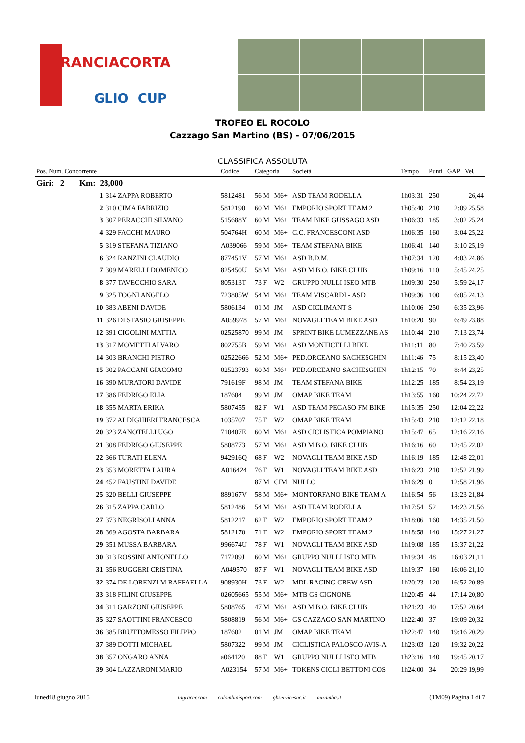RANCIACORTA
GLIO CUP
TROFEO EL ROCOLO
Cazzago San Martino (BS) - 07/06/2015
CLASSIFICA ASSOLUTA
| Pos. Num. Concorrente | | Codice | Categoria | | Società | Tempo | Punti | GAP Vel. |
| --- | --- | --- | --- | --- | --- | --- | --- | --- |
| Giri: 2 Km: 28,000 | | | | | | | | |
| 1 | 314 ZAPPA ROBERTO | 5812481 | 56 M | M6+ | ASD TEAM RODELLA | 1h03:31 | 250 | 26,44 |
| 2 | 310 CIMA FABRIZIO | 5812190 | 60 M | M6+ | EMPORIO SPORT TEAM 2 | 1h05:40 | 210 | 2:09 25,58 |
| 3 | 307 PERACCHI SILVANO | 515688Y | 60 M | M6+ | TEAM BIKE GUSSAGO ASD | 1h06:33 | 185 | 3:02 25,24 |
| 4 | 329 FACCHI MAURO | 504764H | 60 M | M6+ | C.C. FRANCESCONI ASD | 1h06:35 | 160 | 3:04 25,22 |
| 5 | 319 STEFANA TIZIANO | A039066 | 59 M | M6+ | TEAM STEFANA BIKE | 1h06:41 | 140 | 3:10 25,19 |
| 6 | 324 RANZINI CLAUDIO | 877451V | 57 M | M6+ | ASD B.D.M. | 1h07:34 | 120 | 4:03 24,86 |
| 7 | 309 MARELLI DOMENICO | 825450U | 58 M | M6+ | ASD M.B.O. BIKE CLUB | 1h09:16 | 110 | 5:45 24,25 |
| 8 | 377 TAVECCHIO SARA | 805313T | 73 F | W2 | GRUPPO NULLI ISEO MTB | 1h09:30 | 250 | 5:59 24,17 |
| 9 | 325 TOGNI ANGELO | 723805W | 54 M | M6+ | TEAM VISCARDI - ASD | 1h09:36 | 100 | 6:05 24,13 |
| 10 | 383 ABENI DAVIDE | 5806134 | 01 M | JM | ASD CICLIMANT S | 1h10:06 | 250 | 6:35 23,96 |
| 11 | 326 DI STASIO GIUSEPPE | A059978 | 57 M | M6+ | NOVAGLI TEAM BIKE ASD | 1h10:20 | 90 | 6:49 23,88 |
| 12 | 391 CIGOLINI MATTIA | 02525870 | 99 M | JM | SPRINT BIKE LUMEZZANE AS | 1h10:44 | 210 | 7:13 23,74 |
| 13 | 317 MOMETTI ALVARO | 802755B | 59 M | M6+ | ASD MONTICELLI BIKE | 1h11:11 | 80 | 7:40 23,59 |
| 14 | 303 BRANCHI PIETRO | 02522666 | 52 M | M6+ | PED.ORCEANO SACHESGHIN | 1h11:46 | 75 | 8:15 23,40 |
| 15 | 302 PACCANI GIACOMO | 02523793 | 60 M | M6+ | PED.ORCEANO SACHESGHIN | 1h12:15 | 70 | 8:44 23,25 |
| 16 | 390 MURATORI DAVIDE | 791619F | 98 M | JM | TEAM STEFANA BIKE | 1h12:25 | 185 | 8:54 23,19 |
| 17 | 386 FEDRIGO ELIA | 187604 | 99 M | JM | OMAP BIKE TEAM | 1h13:55 | 160 | 10:24 22,72 |
| 18 | 355 MARTA ERIKA | 5807455 | 82 F | W1 | ASD TEAM PEGASO FM BIKE | 1h15:35 | 250 | 12:04 22,22 |
| 19 | 372 ALDIGHIERI FRANCESCA | 1035707 | 75 F | W2 | OMAP BIKE TEAM | 1h15:43 | 210 | 12:12 22,18 |
| 20 | 323 ZANOTELLI UGO | 710407E | 60 M | M6+ | ASD CICLISTICA POMPIANO | 1h15:47 | 65 | 12:16 22,16 |
| 21 | 308 FEDRIGO GIUSEPPE | 5808773 | 57 M | M6+ | ASD M.B.O. BIKE CLUB | 1h16:16 | 60 | 12:45 22,02 |
| 22 | 366 TURATI ELENA | 942916Q | 68 F | W2 | NOVAGLI TEAM BIKE ASD | 1h16:19 | 185 | 12:48 22,01 |
| 23 | 353 MORETTA LAURA | A016424 | 76 F | W1 | NOVAGLI TEAM BIKE ASD | 1h16:23 | 210 | 12:52 21,99 |
| 24 | 452 FAUSTINI DAVIDE | | 87 M | CIM | NULLO | 1h16:29 | 0 | 12:58 21,96 |
| 25 | 320 BELLI GIUSEPPE | 889167V | 58 M | M6+ | MONTORFANO BIKE TEAM A | 1h16:54 | 56 | 13:23 21,84 |
| 26 | 315 ZAPPA CARLO | 5812486 | 54 M | M6+ | ASD TEAM RODELLA | 1h17:54 | 52 | 14:23 21,56 |
| 27 | 373 NEGRISOLI ANNA | 5812217 | 62 F | W2 | EMPORIO SPORT TEAM 2 | 1h18:06 | 160 | 14:35 21,50 |
| 28 | 369 AGOSTA BARBARA | 5812170 | 71 F | W2 | EMPORIO SPORT TEAM 2 | 1h18:58 | 140 | 15:27 21,27 |
| 29 | 351 MUSSA BARBARA | 996674U | 78 F | W1 | NOVAGLI TEAM BIKE ASD | 1h19:08 | 185 | 15:37 21,22 |
| 30 | 313 ROSSINI ANTONELLO | 717209J | 60 M | M6+ | GRUPPO NULLI ISEO MTB | 1h19:34 | 48 | 16:03 21,11 |
| 31 | 356 RUGGERI CRISTINA | A049570 | 87 F | W1 | NOVAGLI TEAM BIKE ASD | 1h19:37 | 160 | 16:06 21,10 |
| 32 | 374 DE LORENZI M RAFFAELLA | 908930H | 73 F | W2 | MDL RACING CREW ASD | 1h20:23 | 120 | 16:52 20,89 |
| 33 | 318 FILINI GIUSEPPE | 02605665 | 55 M | M6+ | MTB GS CIGNONE | 1h20:45 | 44 | 17:14 20,80 |
| 34 | 311 GARZONI GIUSEPPE | 5808765 | 47 M | M6+ | ASD M.B.O. BIKE CLUB | 1h21:23 | 40 | 17:52 20,64 |
| 35 | 327 SAOTTINI FRANCESCO | 5808819 | 56 M | M6+ | GS CAZZAGO SAN MARTINO | 1h22:40 | 37 | 19:09 20,32 |
| 36 | 385 BRUTTOMESSO FILIPPO | 187602 | 01 M | JM | OMAP BIKE TEAM | 1h22:47 | 140 | 19:16 20,29 |
| 37 | 389 DOTTI MICHAEL | 5807322 | 99 M | JM | CICLISTICA PALOSCO AVIS-A | 1h23:03 | 120 | 19:32 20,22 |
| 38 | 357 ONGARO ANNA | a064120 | 88 F | W1 | GRUPPO NULLI ISEO MTB | 1h23:16 | 140 | 19:45 20,17 |
| 39 | 304 LAZZARONI MARIO | A023154 | 57 M | M6+ | TOKENS CICLI BETTONI COS | 1h24:00 | 34 | 20:29 19,99 |
lunedì 8 giugno 2015 tagracer.com colombinisport.com gbservicesnc.it mizamba.it (TM09) Pagina 1 di 7